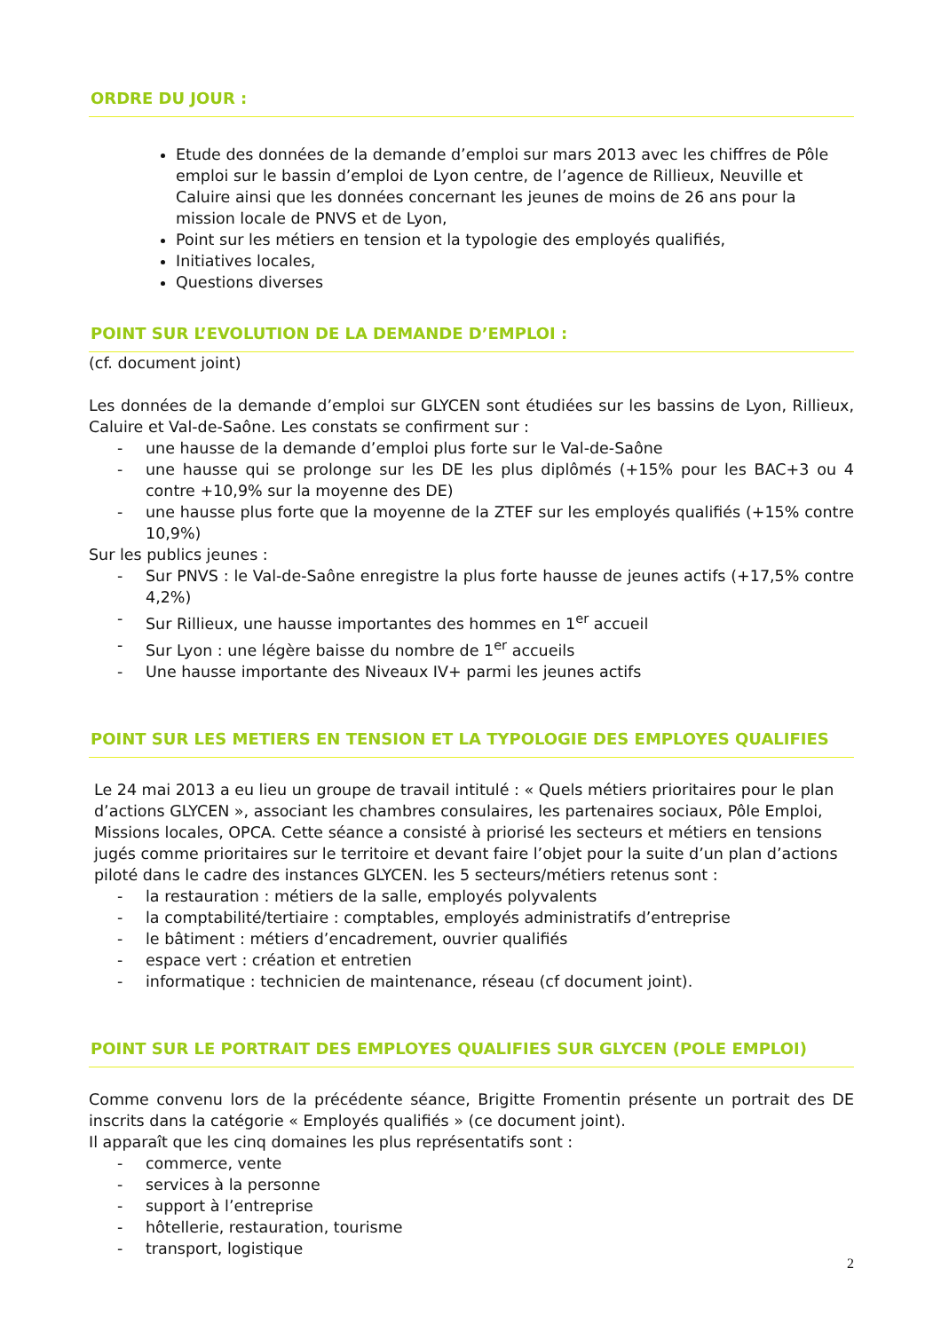ORDRE DU JOUR :
Etude des données de la demande d’emploi sur mars 2013 avec les chiffres de Pôle emploi sur le bassin d’emploi de Lyon centre, de l’agence de Rillieux, Neuville et Caluire ainsi que les données concernant les jeunes de moins de 26 ans pour la mission locale de PNVS et de Lyon,
Point sur les métiers en tension et la typologie des employés qualifiés,
Initiatives locales,
Questions diverses
POINT SUR L’EVOLUTION DE LA DEMANDE D’EMPLOI :
(cf. document joint)
Les données de la demande d’emploi sur GLYCEN sont étudiées sur les bassins de Lyon, Rillieux, Caluire et Val-de-Saône. Les constats se confirment sur :
- une hausse de la demande d’emploi plus forte sur le Val-de-Saône
- une hausse qui se prolonge sur les DE les plus diplômés (+15% pour les BAC+3 ou 4 contre +10,9% sur la moyenne des DE)
- une hausse plus forte que la moyenne de la ZTEF sur les employés qualifiés (+15% contre 10,9%)
Sur les publics jeunes :
- Sur PNVS : le Val-de-Saône enregistre la plus forte hausse de jeunes actifs (+17,5% contre 4,2%)
- Sur Rillieux, une hausse importantes des hommes en 1<sup>er</sup> accueil
- Sur Lyon : une légère baisse du nombre de 1<sup>er</sup> accueils
- Une hausse importante des Niveaux IV+ parmi les jeunes actifs
POINT SUR LES METIERS EN TENSION ET LA TYPOLOGIE DES EMPLOYES QUALIFIES
Le 24 mai 2013 a eu lieu un groupe de travail intitulé : « Quels métiers prioritaires pour le plan d’actions GLYCEN », associant les chambres consulaires, les partenaires sociaux, Pôle Emploi, Missions locales, OPCA. Cette séance a consisté à priorisé les secteurs et métiers en tensions jugés comme prioritaires sur le territoire et devant faire l’objet pour la suite d’un plan d’actions piloté dans le cadre des instances GLYCEN. les 5 secteurs/métiers retenus sont :
- la restauration : métiers de la salle, employés polyvalents
- la comptabilité/tertiaire : comptables, employés administratifs d’entreprise
- le bâtiment : métiers d’encadrement, ouvrier qualifiés
- espace vert : création et entretien
- informatique : technicien de maintenance, réseau (cf document joint).
POINT SUR LE PORTRAIT DES EMPLOYES QUALIFIES SUR GLYCEN (POLE EMPLOI)
Comme convenu lors de la précédente séance, Brigitte Fromentin présente un portrait des DE inscrits dans la catégorie « Employés qualifiés » (ce document joint).
Il apparaît que les cinq domaines les plus représentatifs sont :
- commerce, vente
- services à la personne
- support à l’entreprise
- hôtellerie, restauration, tourisme
- transport, logistique
2